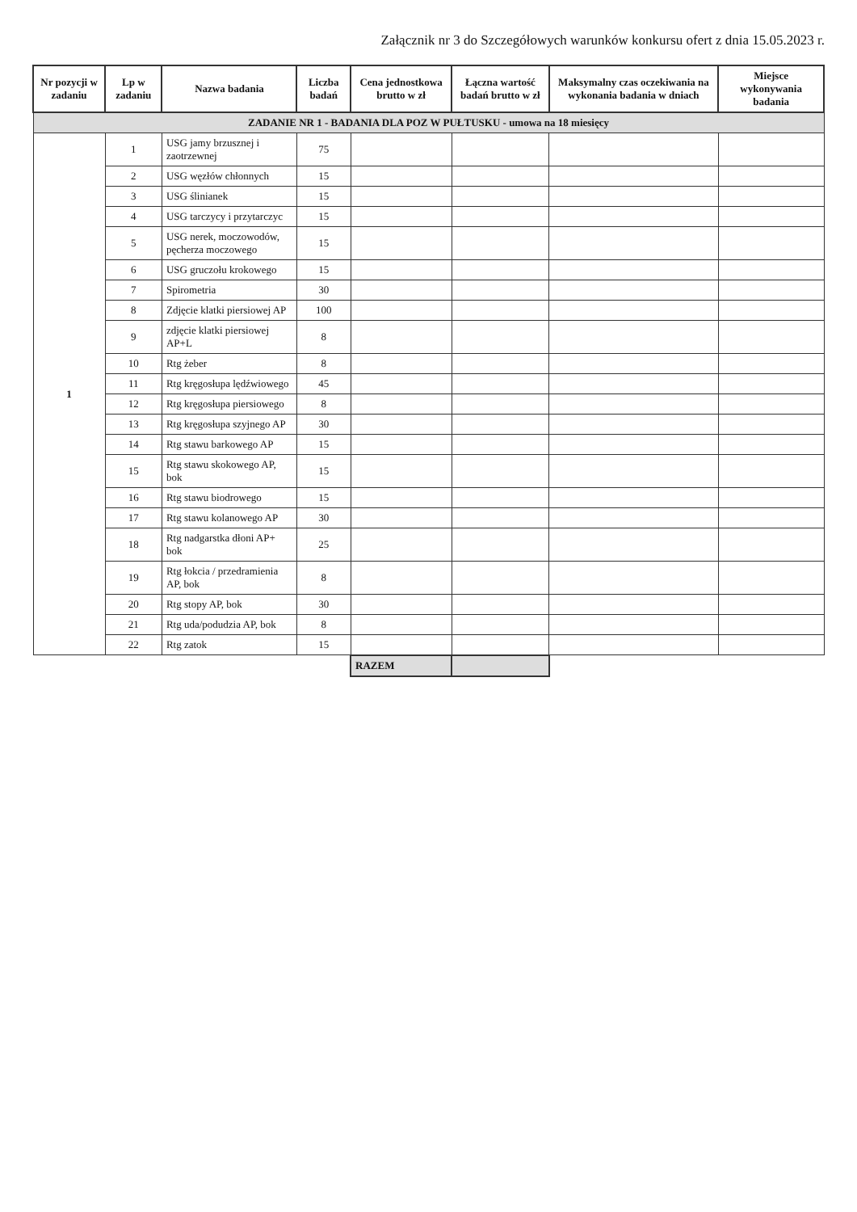Załącznik nr 3 do Szczegółowych warunków konkursu ofert z dnia 15.05.2023 r.
| Nr pozycji w zadaniu | Lp w zadaniu | Nazwa badania | Liczba badań | Cena jednostkowa brutto w zł | Łączna wartość badań brutto w zł | Maksymalny czas oczekiwania na wykonania badania w dniach | Miejsce wykonywania badania |
| --- | --- | --- | --- | --- | --- | --- | --- |
| ZADANIE NR 1 - BADANIA DLA POZ W PUŁTUSKU - umowa na 18 miesięcy | | | | | | | |
| 1 | 1 | USG jamy brzusznej i zaotrzewnej | 75 | | | | |
| | 2 | USG węzłów chłonnych | 15 | | | | |
| | 3 | USG ślinianek | 15 | | | | |
| | 4 | USG tarczycy i przytarczyc | 15 | | | | |
| | 5 | USG nerek, moczowodów, pęcherza moczowego | 15 | | | | |
| | 6 | USG gruczołu krokowego | 15 | | | | |
| | 7 | Spirometria | 30 | | | | |
| | 8 | Zdjęcie klatki piersiowej AP | 100 | | | | |
| | 9 | zdjęcie klatki piersiowej AP+L | 8 | | | | |
| | 10 | Rtg żeber | 8 | | | | |
| | 11 | Rtg kręgosłupa lędźwiowego | 45 | | | | |
| | 12 | Rtg kręgosłupa piersiowego | 8 | | | | |
| | 13 | Rtg kręgosłupa szyjnego AP | 30 | | | | |
| | 14 | Rtg stawu barkowego AP | 15 | | | | |
| | 15 | Rtg stawu skokowego AP, bok | 15 | | | | |
| | 16 | Rtg stawu biodrowego | 15 | | | | |
| | 17 | Rtg stawu kolanowego AP | 30 | | | | |
| | 18 | Rtg nadgarstka dłoni AP+ bok | 25 | | | | |
| | 19 | Rtg łokcia / przedramienia AP, bok | 8 | | | | |
| | 20 | Rtg stopy AP, bok | 30 | | | | |
| | 21 | Rtg uda/podudzia AP, bok | 8 | | | | |
| | 22 | Rtg zatok | 15 | | | | |
| | | | | RAZEM | | | |